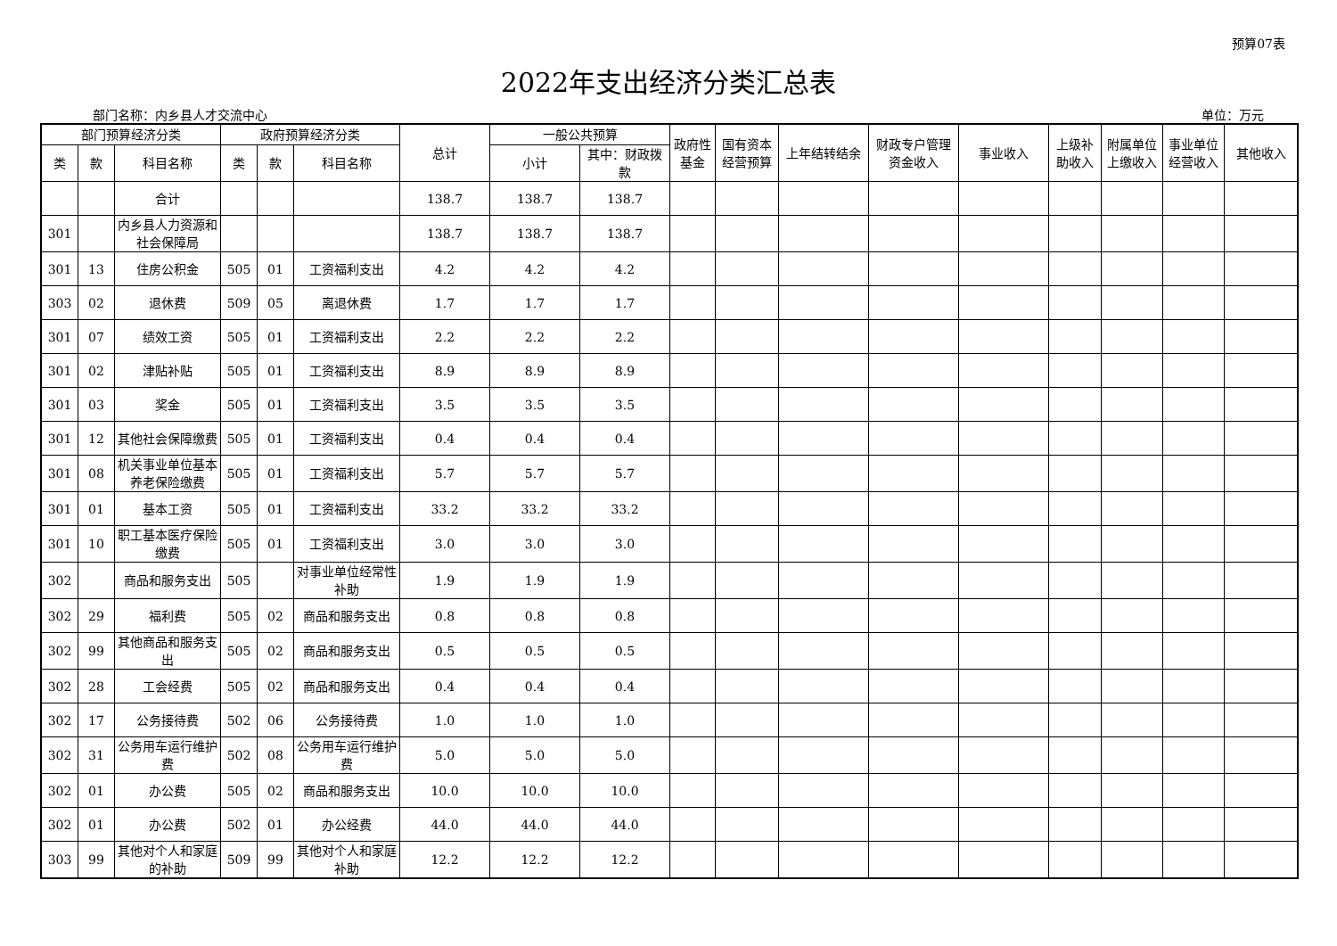预算07表
2022年支出经济分类汇总表
部门名称：内乡县人才交流中心 单位：万元
| 部门预算经济分类 | | | 政府预算经济分类 | | | 总计 | 一般公共预算 | | 政府性基金 | 国有资本经营预算 | 上年结转结余 | 财政专户管理资金收入 | 事业收入 | 上级补助收入 | 附属单位上缴收入 | 事业单位经营收入 | 其他收入 |
| --- | --- | --- | --- | --- | --- | --- | --- | --- | --- | --- | --- | --- | --- | --- | --- | --- | --- |
| 类 | 款 | 科目名称 | 类 | 款 | 科目名称 | | 小计 | 其中：财政拨款 | | | | | | | | | |
| | | 合计 | | | | 138.7 | 138.7 | 138.7 | | | | | | | | | |
| 301 | | 内乡县人力资源和社会保障局 | | | | 138.7 | 138.7 | 138.7 | | | | | | | | | |
| 301 | 13 | 住房公积金 | 505 | 01 | 工资福利支出 | 4.2 | 4.2 | 4.2 | | | | | | | | | |
| 303 | 02 | 退休费 | 509 | 05 | 离退休费 | 1.7 | 1.7 | 1.7 | | | | | | | | | |
| 301 | 07 | 绩效工资 | 505 | 01 | 工资福利支出 | 2.2 | 2.2 | 2.2 | | | | | | | | | |
| 301 | 02 | 津贴补贴 | 505 | 01 | 工资福利支出 | 8.9 | 8.9 | 8.9 | | | | | | | | | |
| 301 | 03 | 奖金 | 505 | 01 | 工资福利支出 | 3.5 | 3.5 | 3.5 | | | | | | | | | |
| 301 | 12 | 其他社会保障缴费 | 505 | 01 | 工资福利支出 | 0.4 | 0.4 | 0.4 | | | | | | | | | |
| 301 | 08 | 机关事业单位基本养老保险缴费 | 505 | 01 | 工资福利支出 | 5.7 | 5.7 | 5.7 | | | | | | | | | |
| 301 | 01 | 基本工资 | 505 | 01 | 工资福利支出 | 33.2 | 33.2 | 33.2 | | | | | | | | | |
| 301 | 10 | 职工基本医疗保险缴费 | 505 | 01 | 工资福利支出 | 3.0 | 3.0 | 3.0 | | | | | | | | | |
| 302 | | 商品和服务支出 | 505 | | 对事业单位经常性补助 | 1.9 | 1.9 | 1.9 | | | | | | | | | |
| 302 | 29 | 福利费 | 505 | 02 | 商品和服务支出 | 0.8 | 0.8 | 0.8 | | | | | | | | | |
| 302 | 99 | 其他商品和服务支出 | 505 | 02 | 商品和服务支出 | 0.5 | 0.5 | 0.5 | | | | | | | | | |
| 302 | 28 | 工会经费 | 505 | 02 | 商品和服务支出 | 0.4 | 0.4 | 0.4 | | | | | | | | | |
| 302 | 17 | 公务接待费 | 502 | 06 | 公务接待费 | 1.0 | 1.0 | 1.0 | | | | | | | | | |
| 302 | 31 | 公务用车运行维护费 | 502 | 08 | 公务用车运行维护费 | 5.0 | 5.0 | 5.0 | | | | | | | | | |
| 302 | 01 | 办公费 | 505 | 02 | 商品和服务支出 | 10.0 | 10.0 | 10.0 | | | | | | | | | |
| 302 | 01 | 办公费 | 502 | 01 | 办公经费 | 44.0 | 44.0 | 44.0 | | | | | | | | | |
| 303 | 99 | 其他对个人和家庭的补助 | 509 | 99 | 其他对个人和家庭补助 | 12.2 | 12.2 | 12.2 | | | | | | | | | |